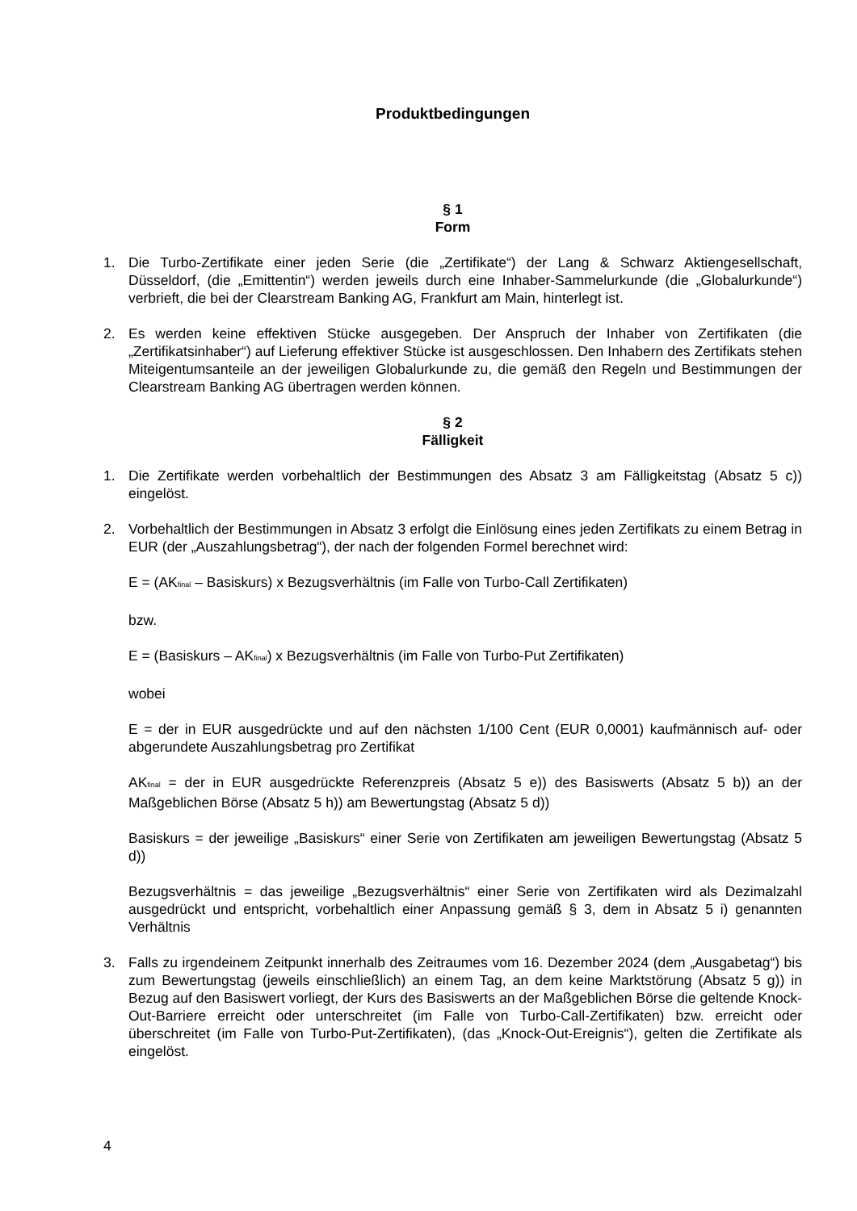Produktbedingungen
§ 1
Form
1. Die Turbo-Zertifikate einer jeden Serie (die „Zertifikate“) der Lang & Schwarz Aktiengesellschaft, Düsseldorf, (die „Emittentin“) werden jeweils durch eine Inhaber-Sammelurkunde (die „Globalurkunde“) verbrieft, die bei der Clearstream Banking AG, Frankfurt am Main, hinterlegt ist.
2. Es werden keine effektiven Stücke ausgegeben. Der Anspruch der Inhaber von Zertifikaten (die „Zertifikatsinhaber“) auf Lieferung effektiver Stücke ist ausgeschlossen. Den Inhabern des Zertifikats stehen Miteigentumsanteile an der jeweiligen Globalurkunde zu, die gemäß den Regeln und Bestimmungen der Clearstream Banking AG übertragen werden können.
§ 2
Fälligkeit
1. Die Zertifikate werden vorbehaltlich der Bestimmungen des Absatz 3 am Fälligkeitstag (Absatz 5 c)) eingelöst.
2. Vorbehaltlich der Bestimmungen in Absatz 3 erfolgt die Einlösung eines jeden Zertifikats zu einem Betrag in EUR (der „Auszahlungsbetrag“), der nach der folgenden Formel berechnet wird:
E = (AK<sub>final</sub> – Basiskurs) x Bezugsverhältnis (im Falle von Turbo-Call Zertifikaten)
bzw.
E = (Basiskurs – AK<sub>final</sub>) x Bezugsverhältnis (im Falle von Turbo-Put Zertifikaten)
wobei
E = der in EUR ausgedrückte und auf den nächsten 1/100 Cent (EUR 0,0001) kaufmännisch auf- oder abgerundete Auszahlungsbetrag pro Zertifikat
AK<sub>final</sub> = der in EUR ausgedrückte Referenzpreis (Absatz 5 e)) des Basiswerts (Absatz 5 b)) an der Maßgeblichen Börse (Absatz 5 h)) am Bewertungstag (Absatz 5 d))
Basiskurs = der jeweilige „Basiskurs“ einer Serie von Zertifikaten am jeweiligen Bewertungstag (Absatz 5 d))
Bezugsverhältnis = das jeweilige „Bezugsverhältnis“ einer Serie von Zertifikaten wird als Dezimalzahl ausgedrückt und entspricht, vorbehaltlich einer Anpassung gemäß § 3, dem in Absatz 5 i) genannten Verhältnis
3. Falls zu irgendeinem Zeitpunkt innerhalb des Zeitraumes vom 16. Dezember 2024 (dem „Ausgabetag“) bis zum Bewertungstag (jeweils einschließlich) an einem Tag, an dem keine Marktstörung (Absatz 5 g)) in Bezug auf den Basiswert vorliegt, der Kurs des Basiswerts an der Maßgeblichen Börse die geltende Knock-Out-Barriere erreicht oder unterschreitet (im Falle von Turbo-Call-Zertifikaten) bzw. erreicht oder überschreitet (im Falle von Turbo-Put-Zertifikaten), (das „Knock-Out-Ereignis“), gelten die Zertifikate als eingelöst.
4